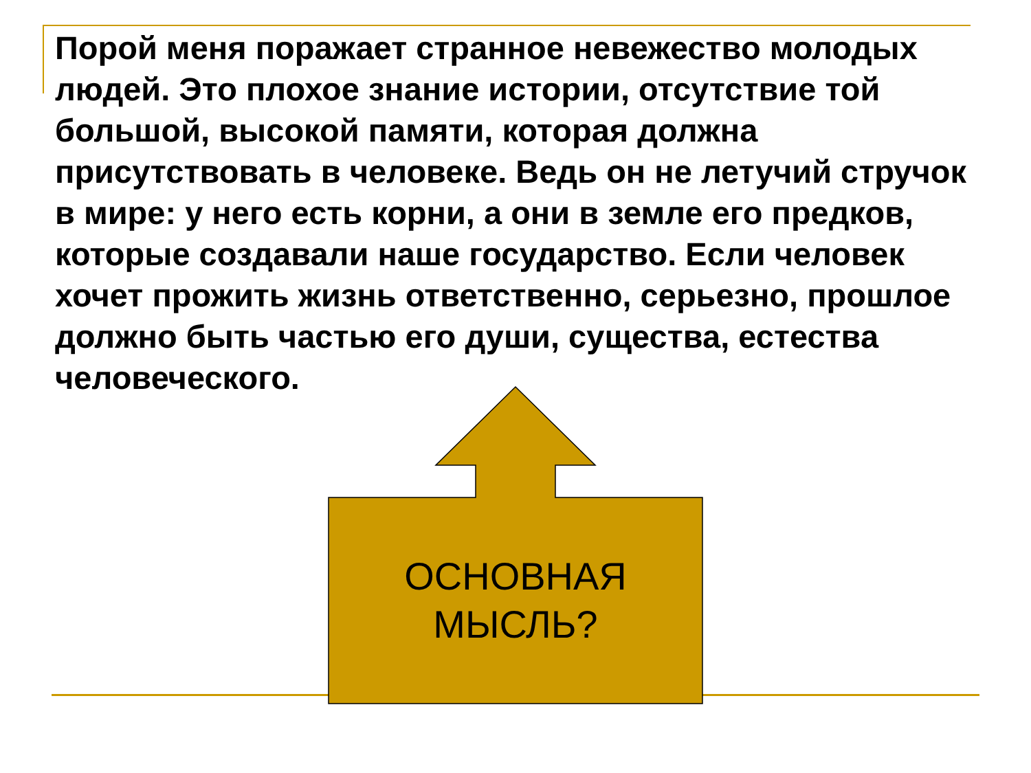Порой меня поражает странное невежество молодых людей. Это плохое знание истории, отсутствие той большой, высокой памяти, которая должна присутствовать в человеке. Ведь он не летучий стручок в мире: у него есть корни, а они в земле его предков, которые создавали наше государство. Если человек хочет прожить жизнь ответственно, серьезно, прошлое должно быть частью его души, существа, естества человеческого.
ОСНОВНАЯ
МЫСЛЬ?